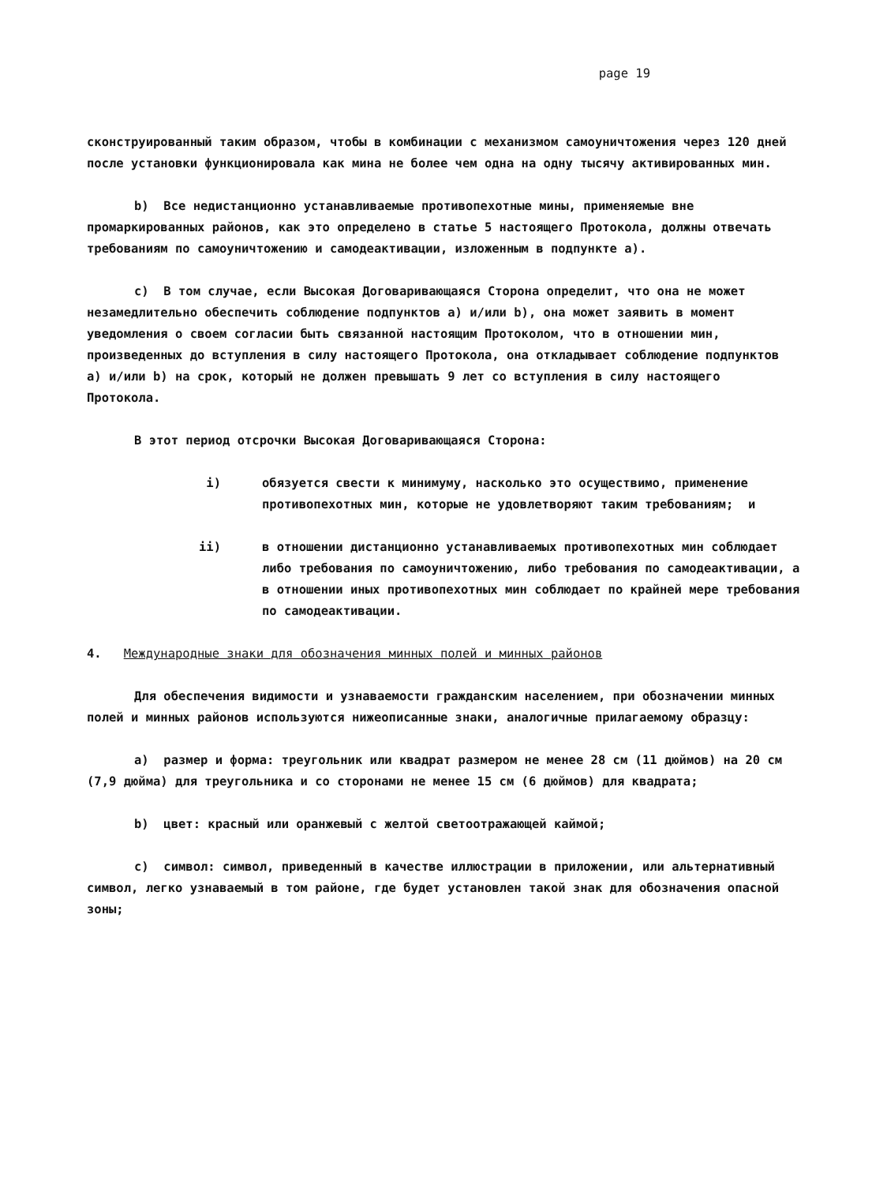page 19
сконструированный таким образом, чтобы в комбинации с механизмом самоуничтожения через 120 дней после установки функционировала как мина не более чем одна на одну тысячу активированных мин.
b) Все недистанционно устанавливаемые противопехотные мины, применяемые вне промаркированных районов, как это определено в статье 5 настоящего Протокола, должны отвечать требованиям по самоуничтожению и самодеактивации, изложенным в подпункте a).
c) В том случае, если Высокая Договаривающаяся Сторона определит, что она не может незамедлительно обеспечить соблюдение подпунктов a) и/или b), она может заявить в момент уведомления о своем согласии быть связанной настоящим Протоколом, что в отношении мин, произведенных до вступления в силу настоящего Протокола, она откладывает соблюдение подпунктов a) и/или b) на срок, который не должен превышать 9 лет со вступления в силу настоящего Протокола.
В этот период отсрочки Высокая Договаривающаяся Сторона:
i) обязуется свести к минимуму, насколько это осуществимо, применение противопехотных мин, которые не удовлетворяют таким требованиям; и
ii) в отношении дистанционно устанавливаемых противопехотных мин соблюдает либо требования по самоуничтожению, либо требования по самодеактивации, а в отношении иных противопехотных мин соблюдает по крайней мере требования по самодеактивации.
4. Международные знаки для обозначения минных полей и минных районов
Для обеспечения видимости и узнаваемости гражданским населением, при обозначении минных полей и минных районов используются нижеописанные знаки, аналогичные прилагаемому образцу:
a) размер и форма: треугольник или квадрат размером не менее 28 см (11 дюймов) на 20 см (7,9 дюйма) для треугольника и со сторонами не менее 15 см (6 дюймов) для квадрата;
b) цвет: красный или оранжевый с желтой светоотражающей каймой;
c) символ: символ, приведенный в качестве иллюстрации в приложении, или альтернативный символ, легко узнаваемый в том районе, где будет установлен такой знак для обозначения опасной зоны;